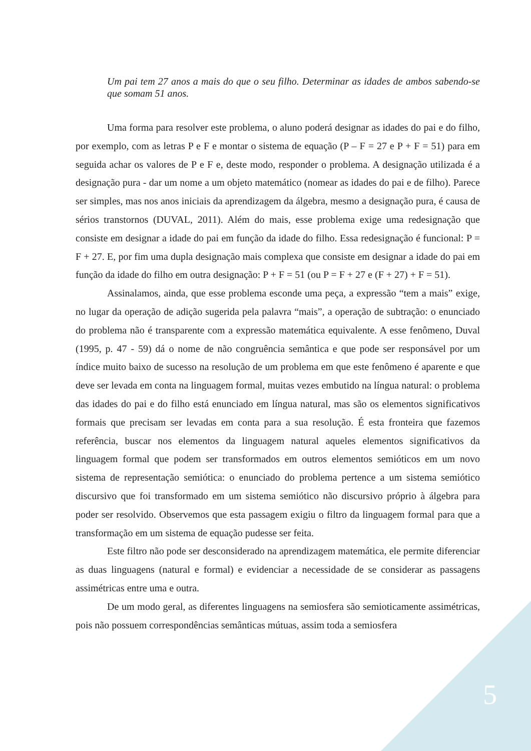Um pai tem 27 anos a mais do que o seu filho. Determinar as idades de ambos sabendo-se que somam 51 anos.
Uma forma para resolver este problema, o aluno poderá designar as idades do pai e do filho, por exemplo, com as letras P e F e montar o sistema de equação (P – F = 27 e P + F = 51) para em seguida achar os valores de P e F e, deste modo, responder o problema. A designação utilizada é a designação pura - dar um nome a um objeto matemático (nomear as idades do pai e de filho). Parece ser simples, mas nos anos iniciais da aprendizagem da álgebra, mesmo a designação pura, é causa de sérios transtornos (DUVAL, 2011). Além do mais, esse problema exige uma redesignação que consiste em designar a idade do pai em função da idade do filho. Essa redesignação é funcional: P = F + 27. E, por fim uma dupla designação mais complexa que consiste em designar a idade do pai em função da idade do filho em outra designação: P + F = 51 (ou P = F + 27 e (F + 27) + F = 51).
Assinalamos, ainda, que esse problema esconde uma peça, a expressão “tem a mais” exige, no lugar da operação de adição sugerida pela palavra “mais”, a operação de subtração: o enunciado do problema não é transparente com a expressão matemática equivalente. A esse fenômeno, Duval (1995, p. 47 - 59) dá o nome de não congruência semântica e que pode ser responsável por um índice muito baixo de sucesso na resolução de um problema em que este fenômeno é aparente e que deve ser levada em conta na linguagem formal, muitas vezes embutido na língua natural: o problema das idades do pai e do filho está enunciado em língua natural, mas são os elementos significativos formais que precisam ser levadas em conta para a sua resolução. É esta fronteira que fazemos referência, buscar nos elementos da linguagem natural aqueles elementos significativos da linguagem formal que podem ser transformados em outros elementos semióticos em um novo sistema de representação semiótica: o enunciado do problema pertence a um sistema semiótico discursivo que foi transformado em um sistema semiótico não discursivo próprio à álgebra para poder ser resolvido. Observemos que esta passagem exigiu o filtro da linguagem formal para que a transformação em um sistema de equação pudesse ser feita.
Este filtro não pode ser desconsiderado na aprendizagem matemática, ele permite diferenciar as duas linguagens (natural e formal) e evidenciar a necessidade de se considerar as passagens assimétricas entre uma e outra.
De um modo geral, as diferentes linguagens na semiosfera são semioticamente assimétricas, pois não possuem correspondências semânticas mútuas, assim toda a semiosfera
5